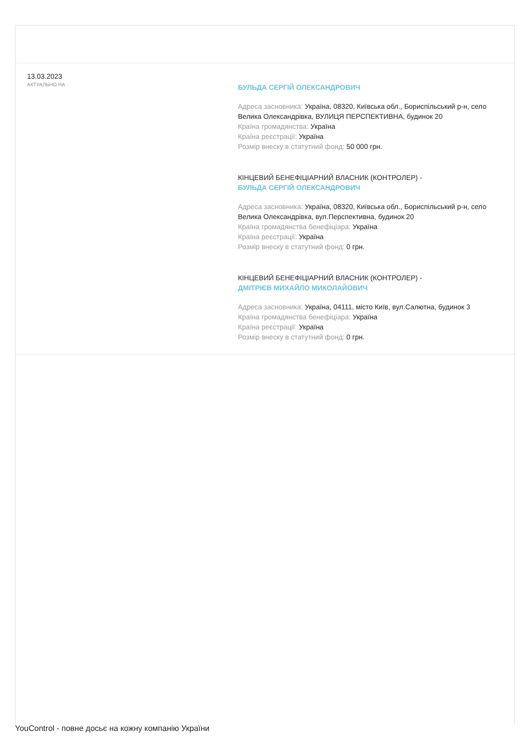13.03.2023
АКТУАЛЬНО НА
БУЛЬДА СЕРГІЙ ОЛЕКСАНДРОВИЧ
Адреса засновника: Україна, 08320, Київська обл., Бориспільський р-н, село Велика Олександрівка, ВУЛИЦЯ ПЕРСПЕКТИВНА, будинок 20
Країна громадянства: Україна
Країна реєстрації: Україна
Розмір внеску в статутний фонд: 50 000 грн.
КІНЦЕВИЙ БЕНЕФІЦІАРНИЙ ВЛАСНИК (КОНТРОЛЕР) -
БУЛЬДА СЕРГІЙ ОЛЕКСАНДРОВИЧ
Адреса засновника: Україна, 08320, Київська обл., Бориспільський р-н, село Велика Олександрівка, вул.Перспективна, будинок 20
Країна громадянства бенефіціара: Україна
Країна реєстрації: Україна
Розмір внеску в статутний фонд: 0 грн.
КІНЦЕВИЙ БЕНЕФІЦІАРНИЙ ВЛАСНИК (КОНТРОЛЕР) -
ДМІТРІЄВ МИХАЙЛО МИКОЛАЙОВИЧ
Адреса засновника: Україна, 04111, місто Київ, вул.Салютна, будинок 3
Країна громадянства бенефіціара: Україна
Країна реєстрації: Україна
Розмір внеску в статутний фонд: 0 грн.
YouControl - повне досьє на кожну компанію України